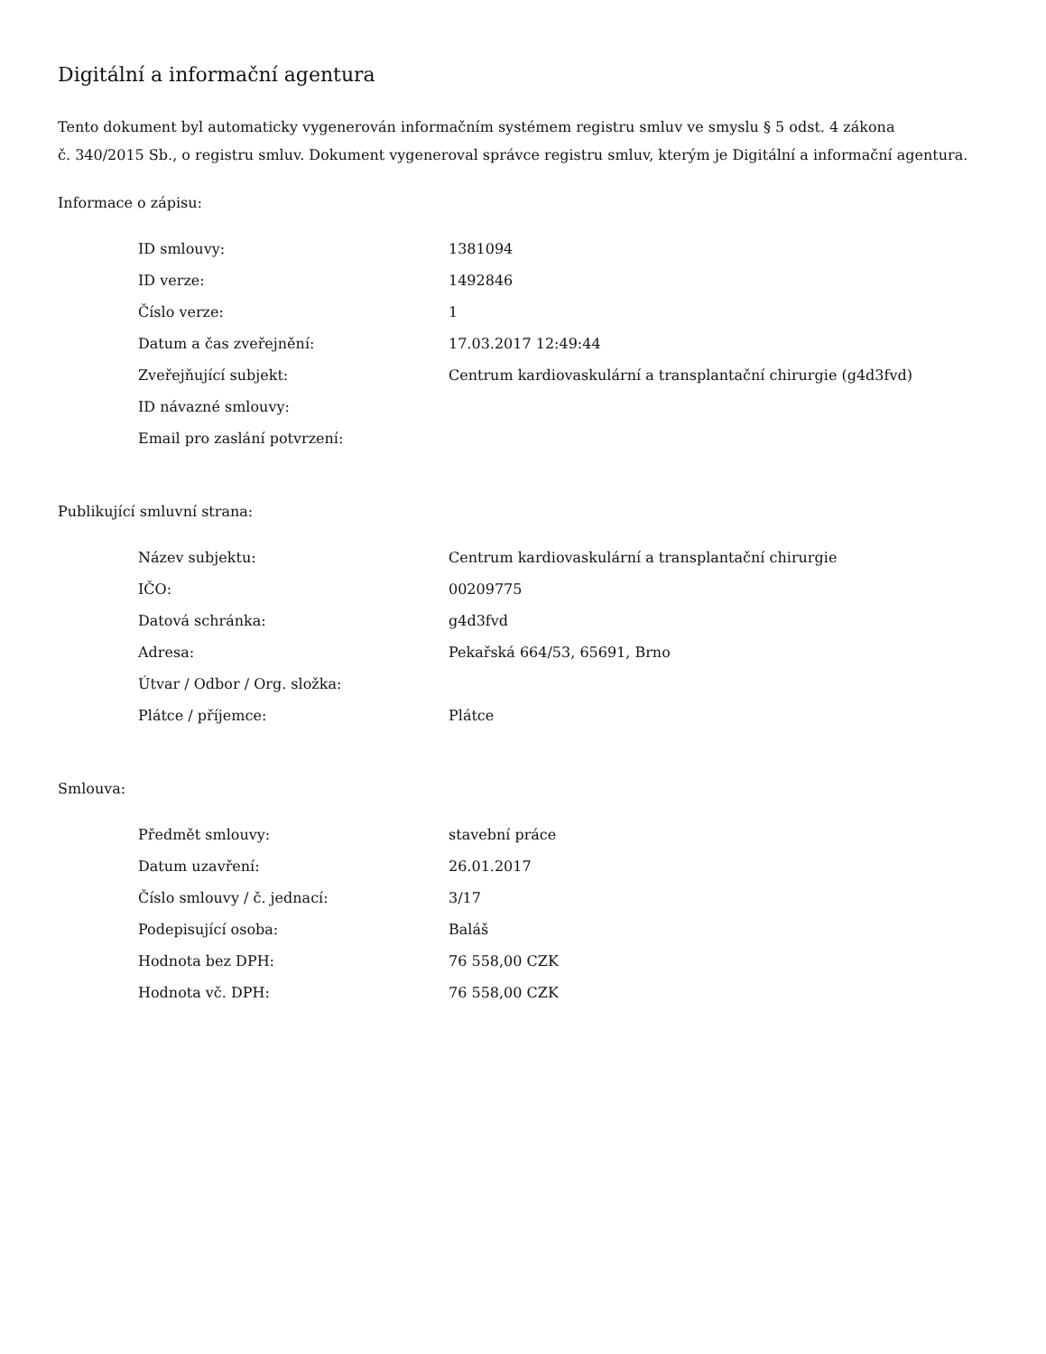Digitální a informační agentura
Tento dokument byl automaticky vygenerován informačním systémem registru smluv ve smyslu § 5 odst. 4 zákona
č. 340/2015 Sb., o registru smluv. Dokument vygeneroval správce registru smluv, kterým je Digitální a informační agentura.
Informace o zápisu:
| ID smlouvy: | 1381094 |
| ID verze: | 1492846 |
| Číslo verze: | 1 |
| Datum a čas zveřejnění: | 17.03.2017 12:49:44 |
| Zveřejňující subjekt: | Centrum kardiovaskulární a transplantační chirurgie (g4d3fvd) |
| ID návazné smlouvy: | |
| Email pro zaslání potvrzení: | |
Publikující smluvní strana:
| Název subjektu: | Centrum kardiovaskulární a transplantační chirurgie |
| IČO: | 00209775 |
| Datová schránka: | g4d3fvd |
| Adresa: | Pekařská 664/53, 65691, Brno |
| Útvar / Odbor / Org. složka: | |
| Plátce / příjemce: | Plátce |
Smlouva:
| Předmět smlouvy: | stavební práce |
| Datum uzavření: | 26.01.2017 |
| Číslo smlouvy / č. jednací: | 3/17 |
| Podepisující osoba: | Baláš |
| Hodnota bez DPH: | 76 558,00 CZK |
| Hodnota vč. DPH: | 76 558,00 CZK |